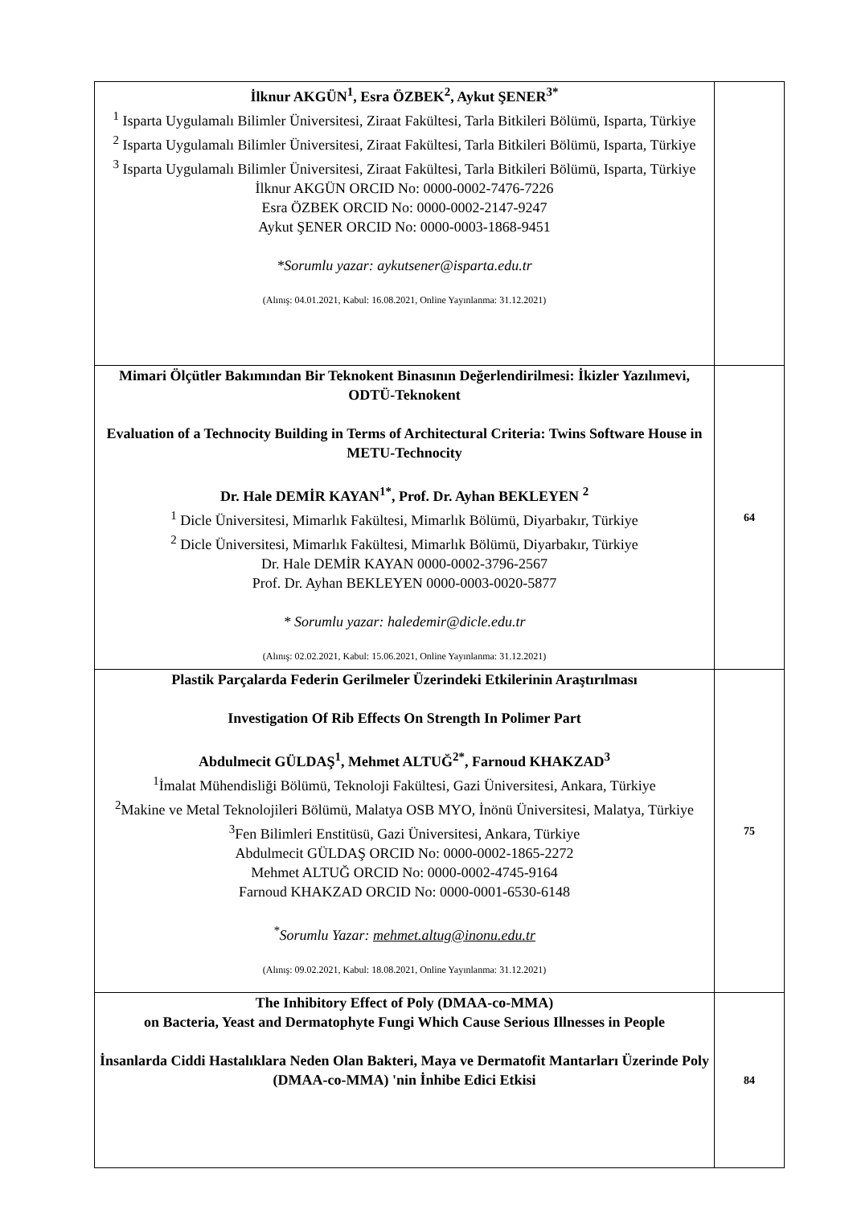| İlknur AKGÜN<sup>1</sup>, Esra ÖZBEK<sup>2</sup>, Aykut ŞENER<sup>3*</sup> <sup>1</sup> Isparta Uygulamalı Bilimler Üniversitesi, Ziraat Fakültesi, Tarla Bitkileri Bölümü, Isparta, Türkiye <sup>2</sup> Isparta Uygulamalı Bilimler Üniversitesi, Ziraat Fakültesi, Tarla Bitkileri Bölümü, Isparta, Türkiye <sup>3</sup> Isparta Uygulamalı Bilimler Üniversitesi, Ziraat Fakültesi, Tarla Bitkileri Bölümü, Isparta, Türkiye İlknur AKGÜN ORCID No: 0000-0002-7476-7226 Esra ÖZBEK ORCID No: 0000-0002-2147-9247 Aykut ŞENER ORCID No: 0000-0003-1868-9451 *Sorumlu yazar: aykutsener@isparta.edu.tr (Alınış: 04.01.2021, Kabul: 16.08.2021, Online Yayınlanma: 31.12.2021) | |
| Mimari Ölçütler Bakımından Bir Teknokent Binasının Değerlendirilmesi: İkizler Yazılımevi, ODTÜ-Teknokent Evaluation of a Technocity Building in Terms of Architectural Criteria: Twins Software House in METU-Technocity Dr. Hale DEMİR KAYAN<sup>1*</sup>, Prof. Dr. Ayhan BEKLEYEN <sup>2</sup> <sup>1</sup> Dicle Üniversitesi, Mimarlık Fakültesi, Mimarlık Bölümü, Diyarbakır, Türkiye <sup>2</sup> Dicle Üniversitesi, Mimarlık Fakültesi, Mimarlık Bölümü, Diyarbakır, Türkiye Dr. Hale DEMİR KAYAN 0000-0002-3796-2567 Prof. Dr. Ayhan BEKLEYEN 0000-0003-0020-5877 * Sorumlu yazar: haledemir@dicle.edu.tr (Alınış: 02.02.2021, Kabul: 15.06.2021, Online Yayınlanma: 31.12.2021) | 64 |
| Plastik Parçalarda Federin Gerilmeler Üzerindeki Etkilerinin Araştırılması Investigation Of Rib Effects On Strength In Polimer Part Abdulmecit GÜLDAŞ<sup>1</sup>, Mehmet ALTUĞ<sup>2*</sup>, Farnoud KHAKZAD<sup>3</sup> <sup>1</sup> İmalat Mühendisliği Bölümü, Teknoloji Fakültesi, Gazi Üniversitesi, Ankara, Türkiye <sup>2</sup> Makine ve Metal Teknolojileri Bölümü, Malatya OSB MYO, İnönü Üniversitesi, Malatya, Türkiye <sup>3</sup> Fen Bilimleri Enstitüsü, Gazi Üniversitesi, Ankara, Türkiye Abdulmecit GÜLDAŞ ORCID No: 0000-0002-1865-2272 Mehmet ALTUĞ ORCID No: 0000-0002-4745-9164 Farnoud KHAKZAD ORCID No: 0000-0001-6530-6148 <sup>*</sup> Sorumlu Yazar: mehmet.altug@inonu.edu.tr (Alınış: 09.02.2021, Kabul: 18.08.2021, Online Yayınlanma: 31.12.2021) | 75 |
| The Inhibitory Effect of Poly (DMAA-co-MMA) on Bacteria, Yeast and Dermatophyte Fungi Which Cause Serious Illnesses in People İnsanlarda Ciddi Hastalıklara Neden Olan Bakteri, Maya ve Dermatofit Mantarları Üzerinde Poly (DMAA-co-MMA) 'nin İnhibe Edici Etkisi | 84 |